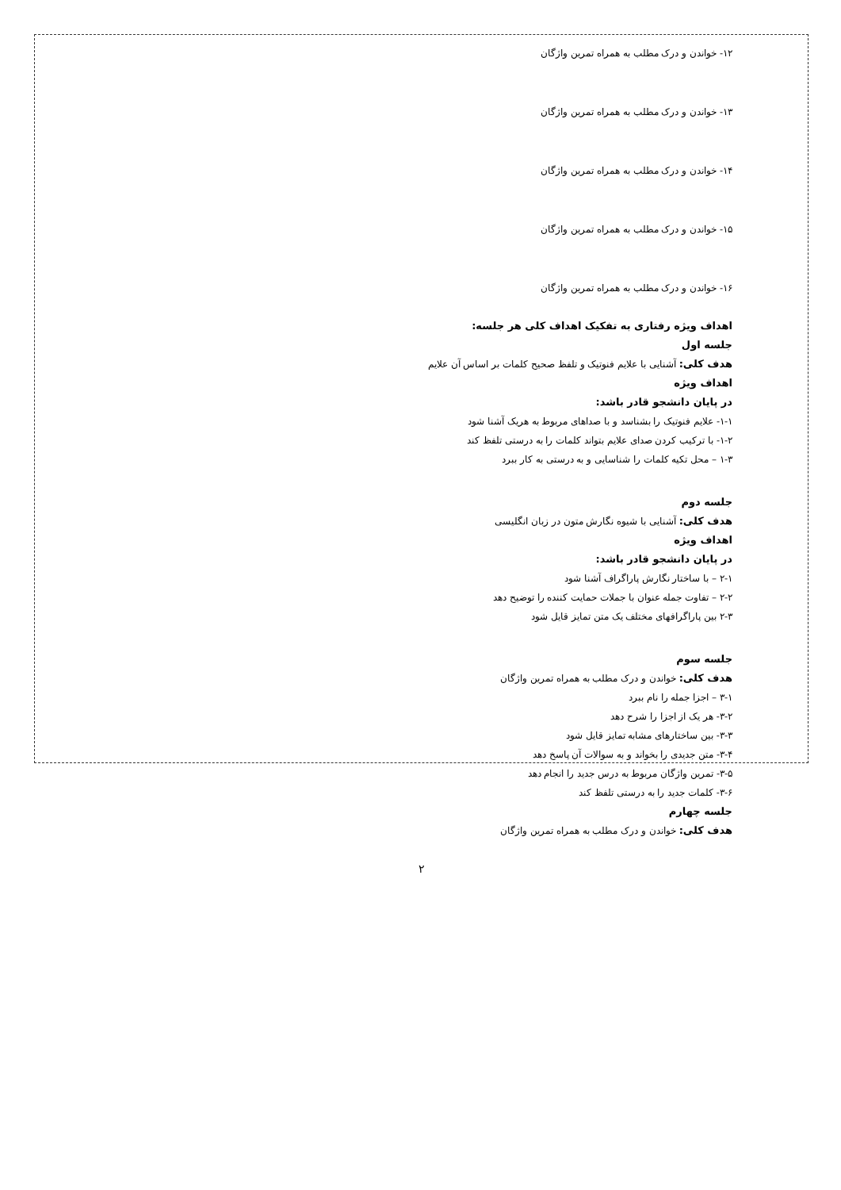۱۲- خواندن و درک مطلب به همراه تمرین واژگان
۱۳- خواندن و درک مطلب به همراه تمرین واژگان
۱۴- خواندن و درک مطلب به همراه تمرین واژگان
۱۵- خواندن و درک مطلب به همراه تمرین واژگان
۱۶- خواندن و درک مطلب به همراه تمرین واژگان
اهداف ویژه رفتاری به تفکیک اهداف کلی هر جلسه:
جلسه اول
هدف کلی: آشنایی با علایم فنوتیک و تلفظ صحیح کلمات بر اساس آن علایم
اهداف ویژه
در پایان دانشجو قادر باشد:
۱-۱- علایم فنوتیک را بشناسد و با صداهای مربوط به هریک آشنا شود
۱-۲- با ترکیب کردن صدای علایم بتواند کلمات را به درستی تلفظ کند
۱-۳ – محل تکیه کلمات را شناسایی و به درستی به کار ببرد
جلسه دوم
هدف کلی: آشنایی با شیوه نگارش متون در زبان انگلیسی
اهداف ویژه
در پایان دانشجو قادر باشد:
۲-۱ – با ساختار نگارش پاراگراف آشنا شود
۲-۲ – تفاوت جمله عنوان با جملات حمایت کننده را توضیح دهد
۲-۳ بین پاراگرافهای مختلف یک متن تمایز قایل شود
جلسه سوم
هدف کلی: خواندن و درک مطلب به همراه تمرین واژگان
۳-۱ – اجزا جمله را نام ببرد
۳-۲- هر یک از اجزا را شرح دهد
۳-۳- بین ساختارهای مشابه تمایز قایل شود
۳-۴- متن جدیدی را بخواند و به سوالات آن پاسخ دهد
۳-۵- تمرین واژگان مربوط به درس جدید را انجام دهد
۳-۶- کلمات جدید را به درستی تلفظ کند
جلسه چهارم
هدف کلی: خواندن و درک مطلب به همراه تمرین واژگان
۲